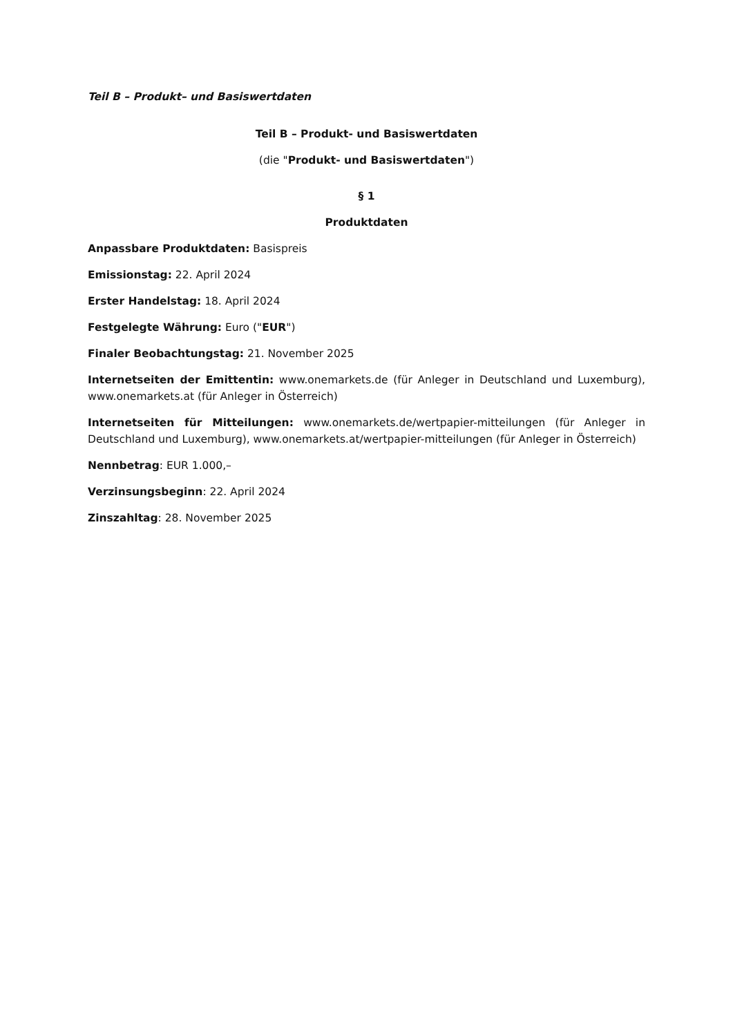Teil B – Produkt– und Basiswertdaten
Teil B – Produkt- und Basiswertdaten
(die "Produkt- und Basiswertdaten")
§ 1
Produktdaten
Anpassbare Produktdaten: Basispreis
Emissionstag: 22. April 2024
Erster Handelstag: 18. April 2024
Festgelegte Währung: Euro ("EUR")
Finaler Beobachtungstag: 21. November 2025
Internetseiten der Emittentin: www.onemarkets.de (für Anleger in Deutschland und Luxemburg), www.onemarkets.at (für Anleger in Österreich)
Internetseiten für Mitteilungen: www.onemarkets.de/wertpapier-mitteilungen (für Anleger in Deutschland und Luxemburg), www.onemarkets.at/wertpapier-mitteilungen (für Anleger in Österreich)
Nennbetrag: EUR 1.000,–
Verzinsungsbeginn: 22. April 2024
Zinszahltag: 28. November 2025